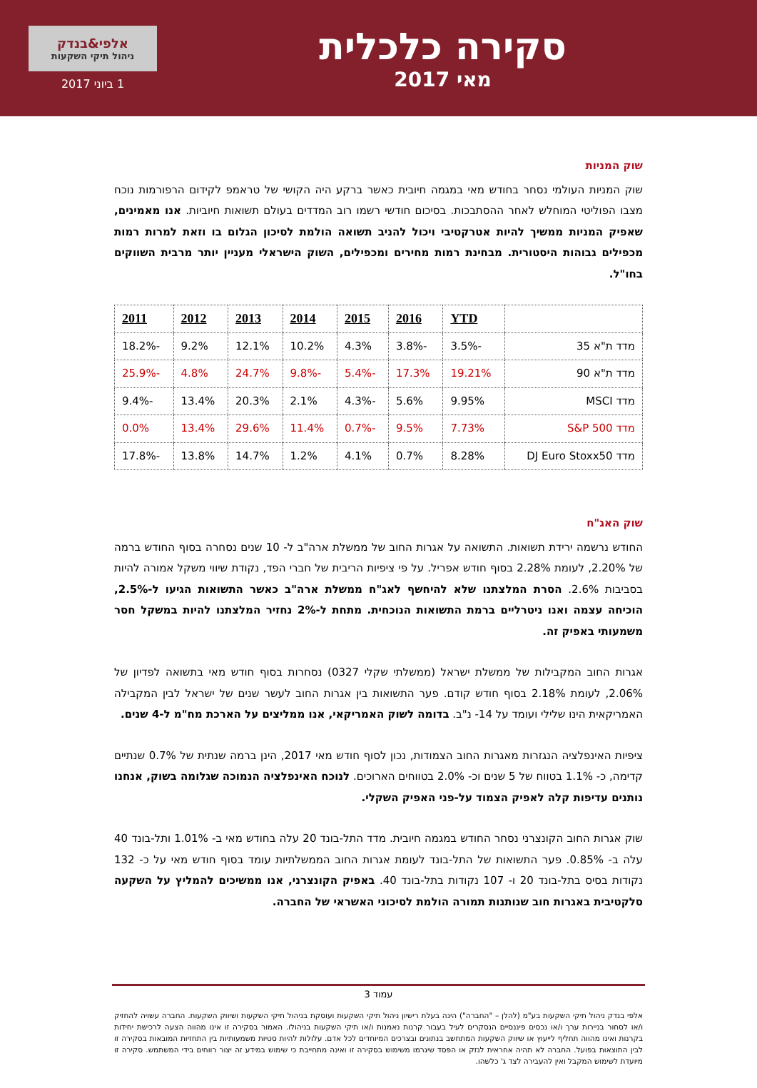סקירה כלכלית
מאי 2017
אלפי&בנדק
ניהול תיקי השקעות
1 ביוני 2017
שוק המניות
שוק המניות העולמי נסחר בחודש מאי במגמה חיובית כאשר ברקע היה הקושי של טראמפ לקידום הרפורמות נוכח מצבו הפוליטי המוחלש לאחר ההסתבכות. בסיכום חודשי רשמו רוב המדדים בעולם תשואות חיוביות. אנו מאמינים, שאפיק המניות ממשיך להיות אטרקטיבי ויכול להניב תשואה הולמת לסיכון הגלום בו וזאת למרות רמות מכפילים גבוהות היסטורית. מבחינת רמות מחירים ומכפילים, השוק הישראלי מעניין יותר מרבית השווקים בחו"ל.
| | YTD | 2016 | 2015 | 2014 | 2013 | 2012 | 2011 |
| --- | --- | --- | --- | --- | --- | --- | --- |
| מדד ת"א 35 | -3.5% | -3.8% | 4.3% | 10.2% | 12.1% | 9.2% | -18.2% |
| מדד ת"א 90 | 19.21% | 17.3% | -5.4% | -9.8% | 24.7% | 4.8% | -25.9% |
| מדד MSCI | 9.95% | 5.6% | -4.3% | 2.1% | 20.3% | 13.4% | -9.4% |
| מדד S&P 500 | 7.73% | 9.5% | -0.7% | 11.4% | 29.6% | 13.4% | 0.0% |
| מדד DJ Euro Stoxx50 | 8.28% | 0.7% | 4.1% | 1.2% | 14.7% | 13.8% | -17.8% |
שוק האג"ח
החודש נרשמה ירידת תשואות. התשואה על אגרות החוב של ממשלת ארה"ב ל- 10 שנים נסחרה בסוף החודש ברמה של 2.20%, לעומת 2.28% בסוף חודש אפריל. על פי ציפיות הריבית של חברי הפד, נקודת שיווי משקל אמורה להיות בסביבות 2.6%. הסרת המלצתנו שלא להיחשף לאג"ח ממשלת ארה"ב כאשר התשואות הגיעו ל-2.5%, הוכיחה עצמה ואנו ניטרליים ברמת התשואות הנוכחית. מתחת ל-2% נחזיר המלצתנו להיות במשקל חסר משמעותי באפיק זה.
אגרות החוב המקבילות של ממשלת ישראל (ממשלתי שקלי 0327) נסחרות בסוף חודש מאי בתשואה לפדיון של 2.06%, לעומת 2.18% בסוף חודש קודם. פער התשואות בין אגרות החוב לעשר שנים של ישראל לבין המקבילה האמריקאית הינו שלילי ועומד על 14- נ"ב. בדומה לשוק האמריקאי, אנו ממליצים על הארכת מח"מ ל-4 שנים.
ציפיות האינפלציה הנגזרות מאגרות החוב הצמודות, נכון לסוף חודש מאי 2017, הינן ברמה שנתית של 0.7% שנתיים קדימה, כ- 1.1% בטווח של 5 שנים וכ- 2.0% בטווחים הארוכים. לנוכח האינפלציה הנמוכה שגלומה בשוק, אנחנו נותנים עדיפות קלה לאפיק הצמוד על-פני האפיק השקלי.
שוק אגרות החוב הקונצרני נסחר החודש במגמה חיובית. מדד התל-בונד 20 עלה בחודש מאי ב- 1.01% ותל-בונד 40 עלה ב- 0.85%. פער התשואות של התל-בונד לעומת אגרות החוב הממשלתיות עומד בסוף חודש מאי על כ- 132 נקודות בסיס בתל-בונד 20 ו- 107 נקודות בתל-בונד 40. באפיק הקונצרני, אנו ממשיכים להמליץ על השקעה סלקטיבית באגרות חוב שנותנות תמורה הולמת לסיכוני האשראי של החברה.
עמוד 3
אלפי בנדק ניהול תיקי השקעות בע"מ (להלן – "החברה") הינה בעלת רישיון ניהול תיקי השקעות ועוסקת בניהול תיקי השקעות ושיווק השקעות. החברה עשויה להחזיק ו/או לסחור בניירות ערך ו/או נכסים פיננסיים הנסקרים לעיל בעבור קרנות נאמנות ו/או תיקי השקעות בניהולו. האמור בסקירה זו אינו מהווה הצעה לרכישת יחידות בקרנות ואינו מהווה תחליף לייעוץ או שיווק השקעות המתחשב בנתונים ובצרכים המיוחדים לכל אדם. עלולות להיות סטיות משמעותיות בין התחזיות המובאות בסקירה זו לבין התוצאות בפועל. החברה לא תהיה אחראית לנזק או הפסד שיגרמו משימוש בסקירה זו ואינה מתחייבת כי שימוש במידע זה יצור רווחים בידי המשתמש. סקירה זו מיועדת לשימוש המקבל ואין להעבירה לצד ג' כלשהו.